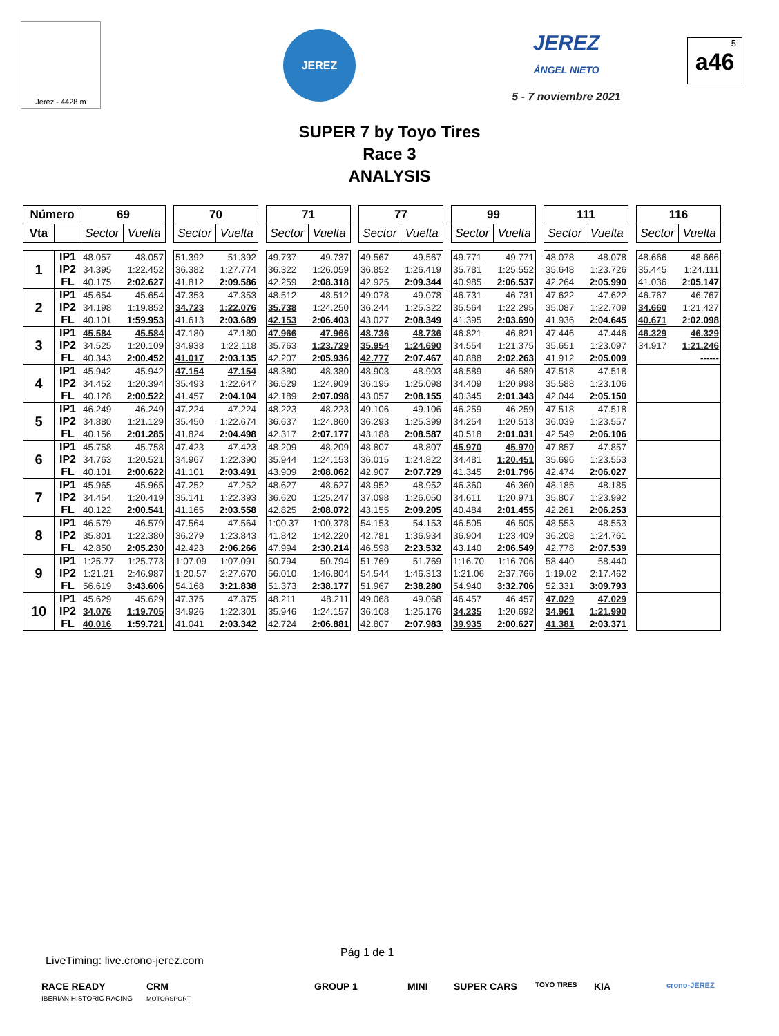Jerez - 4428 m
JEREZ
JEREZ
ÁNGEL NIETO
5 - 7 noviembre 2021
5
a46
SUPER 7 by Toyo Tires
Race 3
ANALYSIS
| Número | | 69 | | | 70 | | | 71 | | | 77 | | | 99 | | | 111 | | | 116 | |
| Vta | | Sector | Vuelta | | Sector | Vuelta | | Sector | Vuelta | | Sector | Vuelta | | Sector | Vuelta | | Sector | Vuelta | | Sector | Vuelta |
| 1 | IP1 | 48.057 | 48.057 | | 51.392 | 51.392 | | 49.737 | 49.737 | | 49.567 | 49.567 | | 49.771 | 49.771 | | 48.078 | 48.078 | | 48.666 | 48.666 |
| | IP2 | 34.395 | 1:22.452 | | 36.382 | 1:27.774 | | 36.322 | 1:26.059 | | 36.852 | 1:26.419 | | 35.781 | 1:25.552 | | 35.648 | 1:23.726 | | 35.445 | 1:24.111 |
| | FL | 40.175 | 2:02.627 | | 41.812 | 2:09.586 | | 42.259 | 2:08.318 | | 42.925 | 2:09.344 | | 40.985 | 2:06.537 | | 42.264 | 2:05.990 | | 41.036 | 2:05.147 |
| 2 | IP1 | 45.654 | 45.654 | | 47.353 | 47.353 | | 48.512 | 48.512 | | 49.078 | 49.078 | | 46.731 | 46.731 | | 47.622 | 47.622 | | 46.767 | 46.767 |
| | IP2 | 34.198 | 1:19.852 | | 34.723 | 1:22.076 | | 35.738 | 1:24.250 | | 36.244 | 1:25.322 | | 35.564 | 1:22.295 | | 35.087 | 1:22.709 | | 34.660 | 1:21.427 |
| | FL | 40.101 | 1:59.953 | | 41.613 | 2:03.689 | | 42.153 | 2:06.403 | | 43.027 | 2:08.349 | | 41.395 | 2:03.690 | | 41.936 | 2:04.645 | | 40.671 | 2:02.098 |
| 3 | IP1 | 45.584 | 45.584 | | 47.180 | 47.180 | | 47.966 | 47.966 | | 48.736 | 48.736 | | 46.821 | 46.821 | | 47.446 | 47.446 | | 46.329 | 46.329 |
| | IP2 | 34.525 | 1:20.109 | | 34.938 | 1:22.118 | | 35.763 | 1:23.729 | | 35.954 | 1:24.690 | | 34.554 | 1:21.375 | | 35.651 | 1:23.097 | | 34.917 | 1:21.246 |
| | FL | 40.343 | 2:00.452 | | 41.017 | 2:03.135 | | 42.207 | 2:05.936 | | 42.777 | 2:07.467 | | 40.888 | 2:02.263 | | 41.912 | 2:05.009 | | | ------ |
| 4 | IP1 | 45.942 | 45.942 | | 47.154 | 47.154 | | 48.380 | 48.380 | | 48.903 | 48.903 | | 46.589 | 46.589 | | 47.518 | 47.518 | | | |
| | IP2 | 34.452 | 1:20.394 | | 35.493 | 1:22.647 | | 36.529 | 1:24.909 | | 36.195 | 1:25.098 | | 34.409 | 1:20.998 | | 35.588 | 1:23.106 | | | |
| | FL | 40.128 | 2:00.522 | | 41.457 | 2:04.104 | | 42.189 | 2:07.098 | | 43.057 | 2:08.155 | | 40.345 | 2:01.343 | | 42.044 | 2:05.150 | | | |
| 5 | IP1 | 46.249 | 46.249 | | 47.224 | 47.224 | | 48.223 | 48.223 | | 49.106 | 49.106 | | 46.259 | 46.259 | | 47.518 | 47.518 | | | |
| | IP2 | 34.880 | 1:21.129 | | 35.450 | 1:22.674 | | 36.637 | 1:24.860 | | 36.293 | 1:25.399 | | 34.254 | 1:20.513 | | 36.039 | 1:23.557 | | | |
| | FL | 40.156 | 2:01.285 | | 41.824 | 2:04.498 | | 42.317 | 2:07.177 | | 43.188 | 2:08.587 | | 40.518 | 2:01.031 | | 42.549 | 2:06.106 | | | |
| 6 | IP1 | 45.758 | 45.758 | | 47.423 | 47.423 | | 48.209 | 48.209 | | 48.807 | 48.807 | | 45.970 | 45.970 | | 47.857 | 47.857 | | | |
| | IP2 | 34.763 | 1:20.521 | | 34.967 | 1:22.390 | | 35.944 | 1:24.153 | | 36.015 | 1:24.822 | | 34.481 | 1:20.451 | | 35.696 | 1:23.553 | | | |
| | FL | 40.101 | 2:00.622 | | 41.101 | 2:03.491 | | 43.909 | 2:08.062 | | 42.907 | 2:07.729 | | 41.345 | 2:01.796 | | 42.474 | 2:06.027 | | | |
| 7 | IP1 | 45.965 | 45.965 | | 47.252 | 47.252 | | 48.627 | 48.627 | | 48.952 | 48.952 | | 46.360 | 46.360 | | 48.185 | 48.185 | | | |
| | IP2 | 34.454 | 1:20.419 | | 35.141 | 1:22.393 | | 36.620 | 1:25.247 | | 37.098 | 1:26.050 | | 34.611 | 1:20.971 | | 35.807 | 1:23.992 | | | |
| | FL | 40.122 | 2:00.541 | | 41.165 | 2:03.558 | | 42.825 | 2:08.072 | | 43.155 | 2:09.205 | | 40.484 | 2:01.455 | | 42.261 | 2:06.253 | | | |
| 8 | IP1 | 46.579 | 46.579 | | 47.564 | 47.564 | | 1:00.37 | 1:00.378 | | 54.153 | 54.153 | | 46.505 | 46.505 | | 48.553 | 48.553 | | | |
| | IP2 | 35.801 | 1:22.380 | | 36.279 | 1:23.843 | | 41.842 | 1:42.220 | | 42.781 | 1:36.934 | | 36.904 | 1:23.409 | | 36.208 | 1:24.761 | | | |
| | FL | 42.850 | 2:05.230 | | 42.423 | 2:06.266 | | 47.994 | 2:30.214 | | 46.598 | 2:23.532 | | 43.140 | 2:06.549 | | 42.778 | 2:07.539 | | | |
| 9 | IP1 | 1:25.77 | 1:25.773 | | 1:07.09 | 1:07.091 | | 50.794 | 50.794 | | 51.769 | 51.769 | | 1:16.70 | 1:16.706 | | 58.440 | 58.440 | | | |
| | IP2 | 1:21.21 | 2:46.987 | | 1:20.57 | 2:27.670 | | 56.010 | 1:46.804 | | 54.544 | 1:46.313 | | 1:21.06 | 2:37.766 | | 1:19.02 | 2:17.462 | | | |
| | FL | 56.619 | 3:43.606 | | 54.168 | 3:21.838 | | 51.373 | 2:38.177 | | 51.967 | 2:38.280 | | 54.940 | 3:32.706 | | 52.331 | 3:09.793 | | | |
| 10 | IP1 | 45.629 | 45.629 | | 47.375 | 47.375 | | 48.211 | 48.211 | | 49.068 | 49.068 | | 46.457 | 46.457 | | 47.029 | 47.029 | | | |
| | IP2 | 34.076 | 1:19.705 | | 34.926 | 1:22.301 | | 35.946 | 1:24.157 | | 36.108 | 1:25.176 | | 34.235 | 1:20.692 | | 34.961 | 1:21.990 | | | |
| | FL | 40.016 | 1:59.721 | | 41.041 | 2:03.342 | | 42.724 | 2:06.881 | | 42.807 | 2:07.983 | | 39.935 | 2:00.627 | | 41.381 | 2:03.371 | | | |
Pág 1 de 1
LiveTiming: live.crono-jerez.com
RACE READY
IBERIAN HISTORIC RACING
CRM
MOTORSPORT
GROUP 1 MINI SUPER CARS TOYO TIRES KIA crono-JEREZ